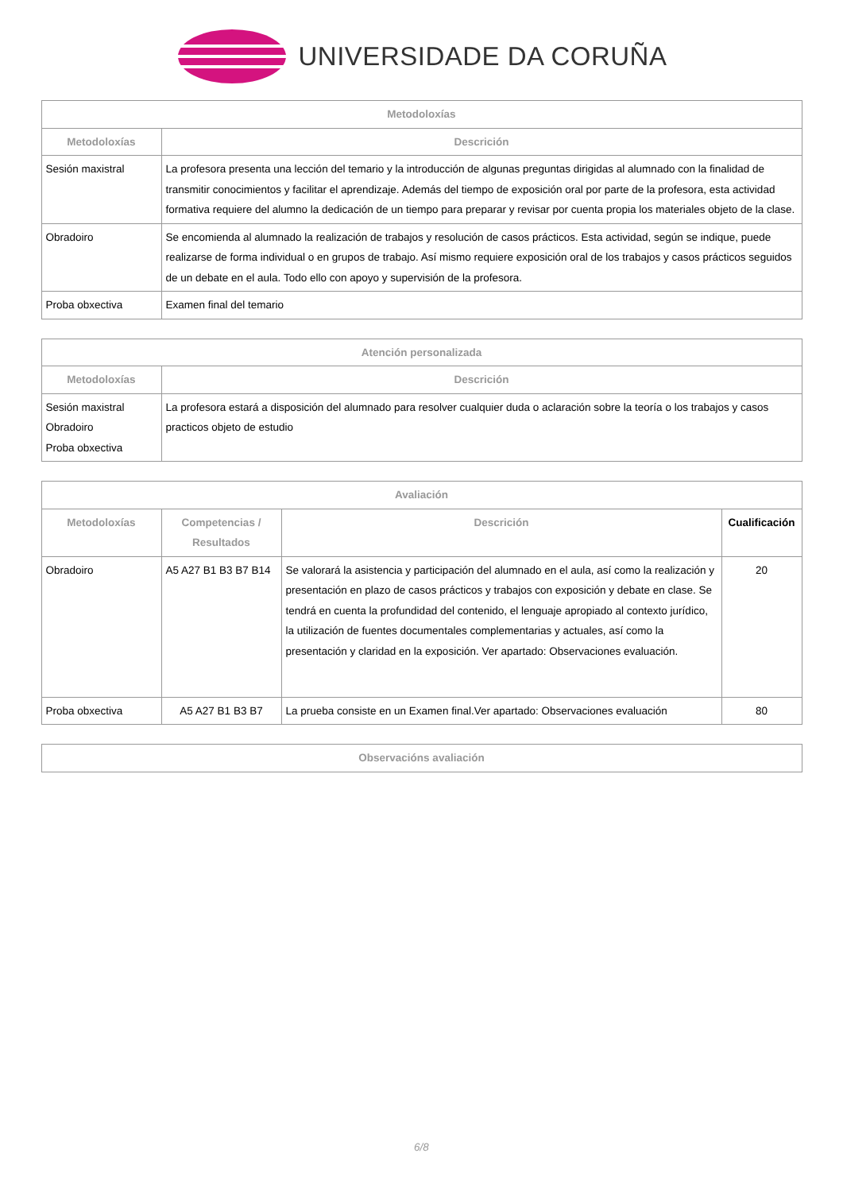UNIVERSIDADE DA CORUÑA
| Metodoloxías | |
| --- | --- |
| Metodoloxías | Descrición |
| Sesión maxistral | La profesora presenta una lección del temario y la introducción de algunas preguntas dirigidas al alumnado con la finalidad de transmitir conocimientos y facilitar el aprendizaje. Además del tiempo de exposición oral por parte de la profesora, esta actividad formativa requiere del alumno la dedicación de un tiempo para preparar y revisar por cuenta propia los materiales objeto de la clase. |
| Obradoiro | Se encomienda al alumnado la realización de trabajos y resolución de casos prácticos. Esta actividad, según se indique, puede realizarse de forma individual o en grupos de trabajo. Así mismo requiere exposición oral de los trabajos y casos prácticos seguidos de un debate en el aula. Todo ello con apoyo y supervisión de la profesora. |
| Proba obxectiva | Examen final del temario |
| Atención personalizada | |
| --- | --- |
| Metodoloxías | Descrición |
| Sesión maxistral Obradoiro Proba obxectiva | La profesora estará a disposición del alumnado para resolver cualquier duda o aclaración sobre la teoría o los trabajos y casos practicos objeto de estudio |
| Avaliación | | | |
| --- | --- | --- | --- |
| Metodoloxías | Competencias / Resultados | Descrición | Cualificación |
| Obradoiro | A5 A27 B1 B3 B7 B14 | Se valorará la asistencia y participación del alumnado en el aula, así como la realización y presentación en plazo de casos prácticos y trabajos con exposición y debate en clase. Se tendrá en cuenta la profundidad del contenido, el lenguaje apropiado al contexto jurídico, la utilización de fuentes documentales complementarias y actuales, así como la presentación y claridad en la exposición. Ver apartado: Observaciones evaluación. | 20 |
| Proba obxectiva | A5 A27 B1 B3 B7 | La prueba consiste en un Examen final.Ver apartado: Observaciones evaluación | 80 |
| Observacións avaliación |
| --- |
6/8